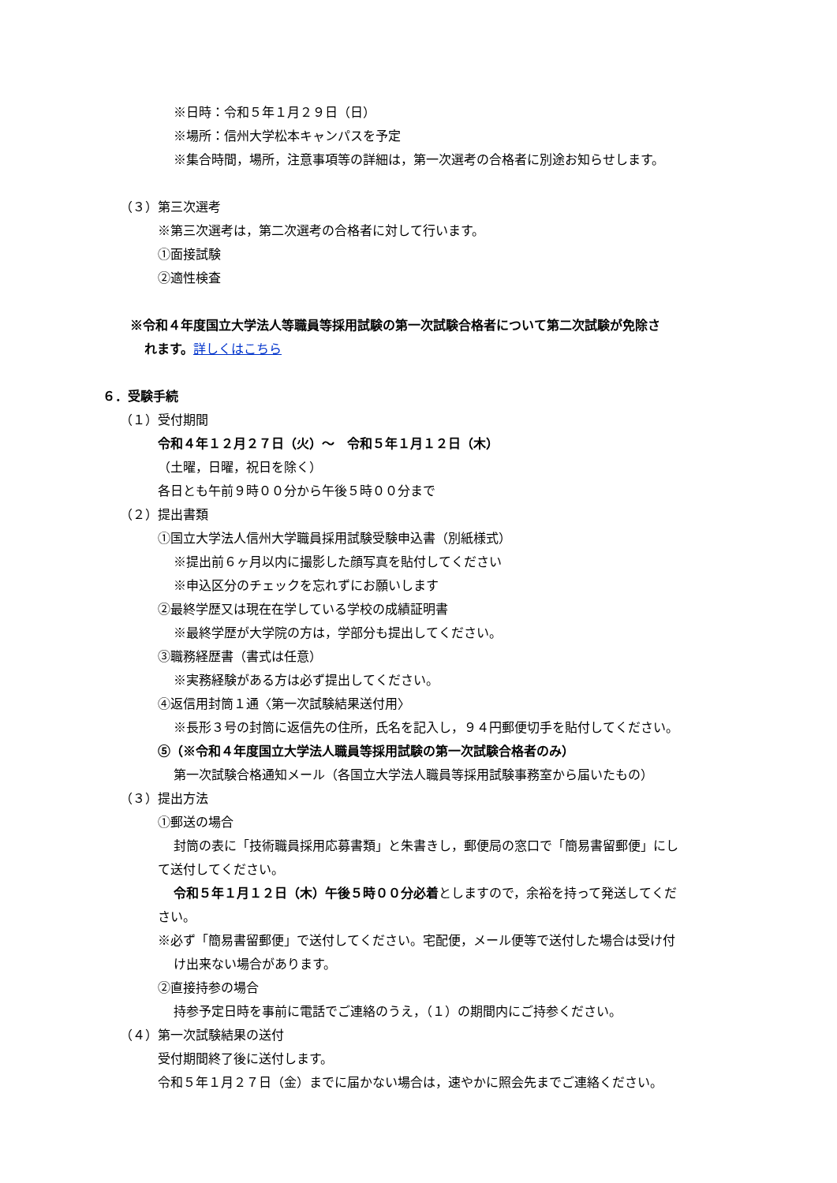※日時：令和５年１月２９日（日）
※場所：信州大学松本キャンパスを予定
※集合時間，場所，注意事項等の詳細は，第一次選考の合格者に別途お知らせします。
（３）第三次選考
※第三次選考は，第二次選考の合格者に対して行います。
①面接試験
②適性検査
※令和４年度国立大学法人等職員等採用試験の第一次試験合格者について第二次試験が免除さ
れます。詳しくはこちら
６．受験手続
（１）受付期間
令和４年１２月２７日（火）～　令和５年１月１２日（木）
（土曜，日曜，祝日を除く）
各日とも午前９時００分から午後５時００分まで
（２）提出書類
①国立大学法人信州大学職員採用試験受験申込書（別紙様式）
※提出前６ヶ月以内に撮影した顔写真を貼付してください
※申込区分のチェックを忘れずにお願いします
②最終学歴又は現在在学している学校の成績証明書
※最終学歴が大学院の方は，学部分も提出してください。
③職務経歴書（書式は任意）
※実務経験がある方は必ず提出してください。
④返信用封筒１通〈第一次試験結果送付用〉
※長形３号の封筒に返信先の住所，氏名を記入し，９４円郵便切手を貼付してください。
⑤（※令和４年度国立大学法人職員等採用試験の第一次試験合格者のみ）
第一次試験合格通知メール（各国立大学法人職員等採用試験事務室から届いたもの）
（３）提出方法
①郵送の場合
封筒の表に「技術職員採用応募書類」と朱書きし，郵便局の窓口で「簡易書留郵便」にし
て送付してください。
令和５年１月１２日（木）午後５時００分必着としますので，余裕を持って発送してくだ
さい。
※必ず「簡易書留郵便」で送付してください。宅配便，メール便等で送付した場合は受け付
け出来ない場合があります。
②直接持参の場合
持参予定日時を事前に電話でご連絡のうえ，（１）の期間内にご持参ください。
（４）第一次試験結果の送付
受付期間終了後に送付します。
令和５年１月２７日（金）までに届かない場合は，速やかに照会先までご連絡ください。